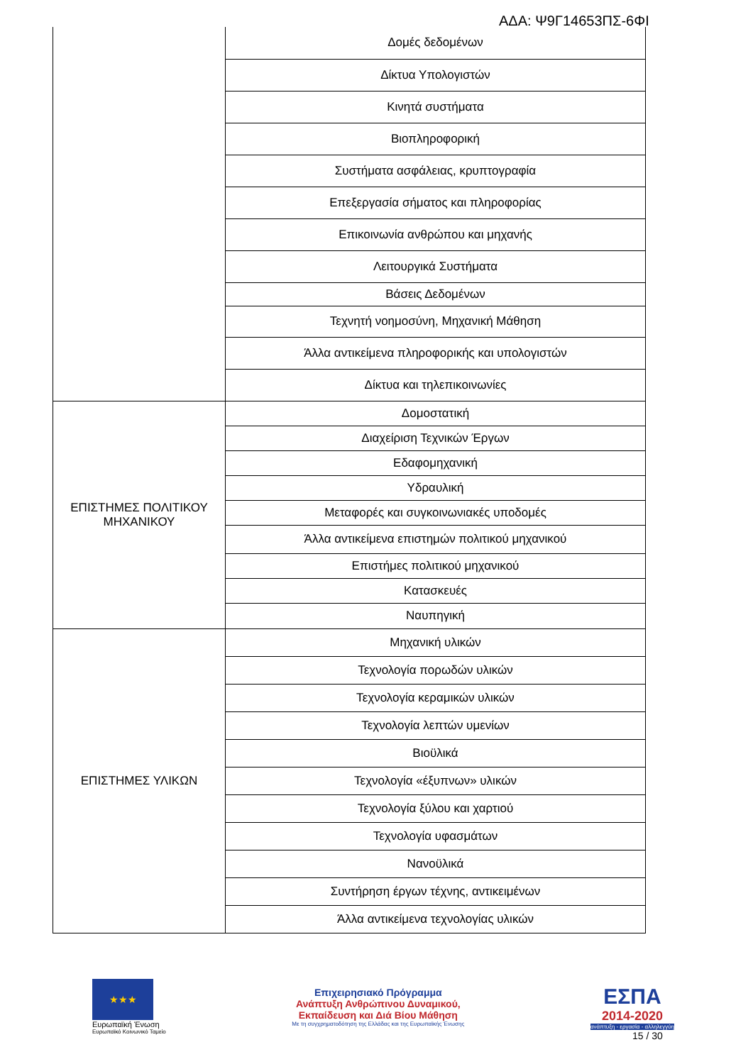ΑΔΑ: Ψ9Γ14653ΠΣ-6ΦΙ
| | Δομές δεδομένων |
| | Δίκτυα Υπολογιστών |
| | Κινητά συστήματα |
| | Βιοπληροφορική |
| | Συστήματα ασφάλειας, κρυπτογραφία |
| | Επεξεργασία σήματος και πληροφορίας |
| | Επικοινωνία ανθρώπου και μηχανής |
| | Λειτουργικά Συστήματα |
| | Βάσεις Δεδομένων |
| | Τεχνητή νοημοσύνη, Μηχανική Μάθηση |
| | Άλλα αντικείμενα πληροφορικής και υπολογιστών |
| | Δίκτυα και τηλεπικοινωνίες |
| ΕΠΙΣΤΗΜΕΣ ΠΟΛΙΤΙΚΟΥ ΜΗΧΑΝΙΚΟΥ | Δομοστατική |
| | Διαχείριση Τεχνικών Έργων |
| | Εδαφομηχανική |
| | Υδραυλική |
| | Μεταφορές και συγκοινωνιακές υποδομές |
| | Άλλα αντικείμενα επιστημών πολιτικού μηχανικού |
| | Επιστήμες πολιτικού μηχανικού |
| | Κατασκευές |
| | Ναυπηγική |
| ΕΠΙΣΤΗΜΕΣ ΥΛΙΚΩΝ | Μηχανική υλικών |
| | Τεχνολογία πορωδών υλικών |
| | Τεχνολογία κεραμικών υλικών |
| | Τεχνολογία λεπτών υμενίων |
| | Βιοϋλικά |
| | Τεχνολογία «έξυπνων» υλικών |
| | Τεχνολογία ξύλου και χαρτιού |
| | Τεχνολογία υφασμάτων |
| | Νανοϋλικά |
| | Συντήρηση έργων τέχνης, αντικειμένων |
| | Άλλα αντικείμενα τεχνολογίας υλικών |
★★★
Ευρωπαϊκή Ένωση
Ευρωπαϊκό Κοινωνικό Ταμείο
Επιχειρησιακό Πρόγραμμα
Ανάπτυξη Ανθρώπινου Δυναμικού,
Εκπαίδευση και Διά Βίου Μάθηση
Με τη συγχρηματοδότηση της Ελλάδας και της Ευρωπαϊκής Ένωσης
ΕΣΠΑ
2014-2020
ανάπτυξη - εργασία - αλληλεγγύη
15 / 30